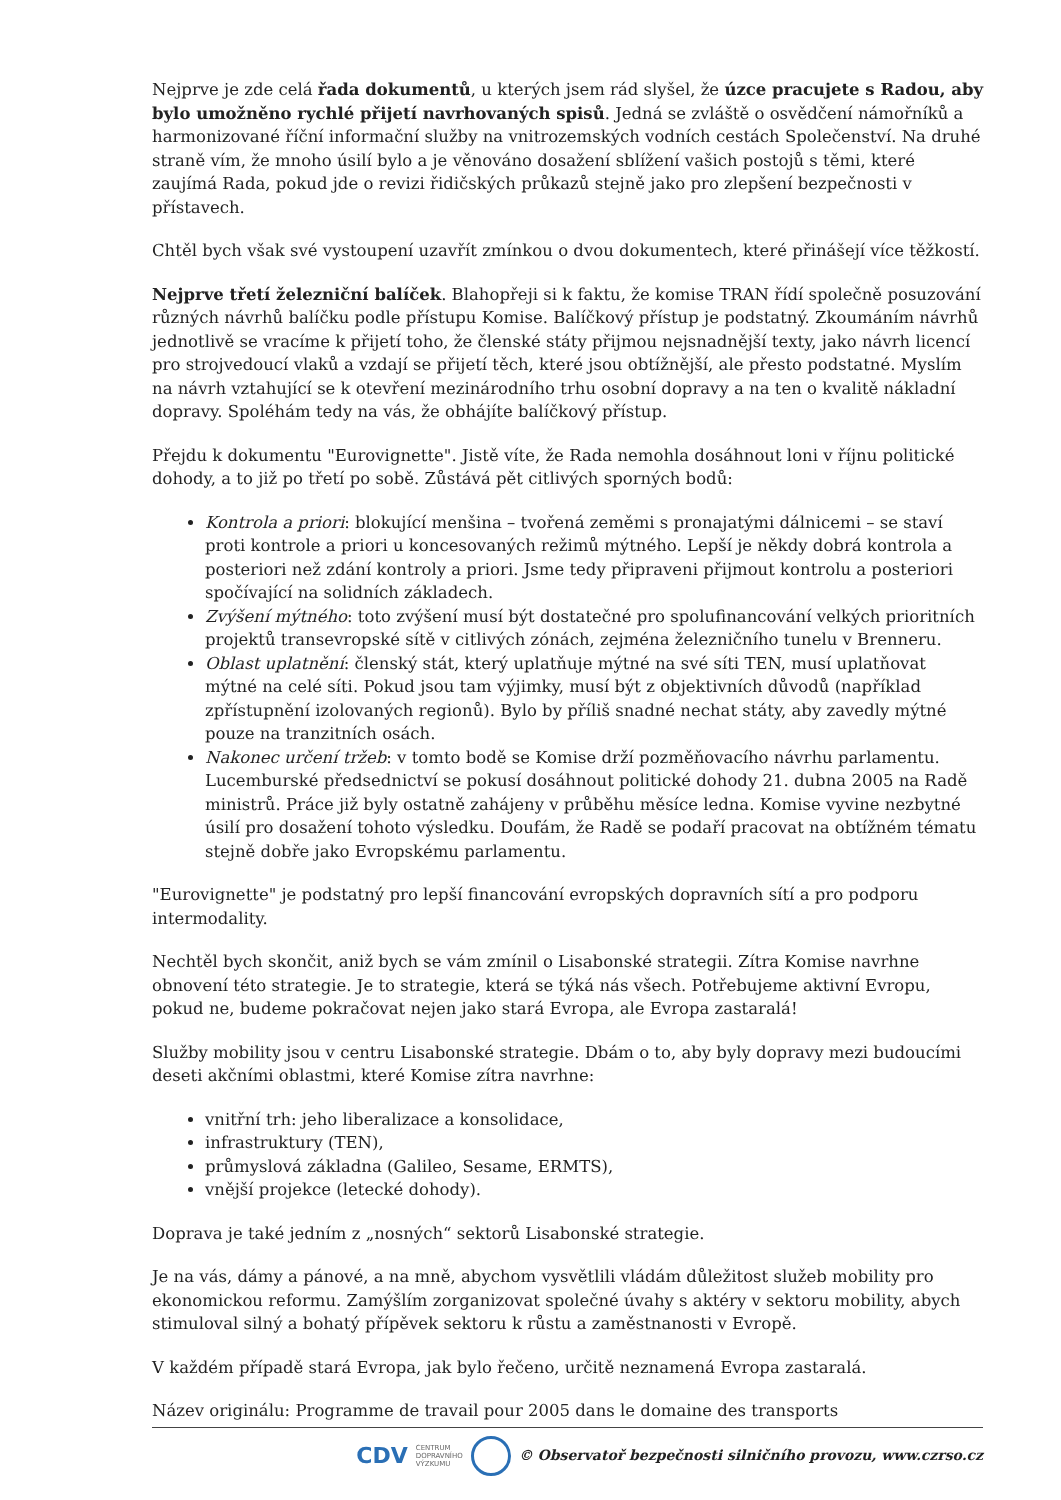Nejprve je zde celá řada dokumentů, u kterých jsem rád slyšel, že úzce pracujete s Radou, aby bylo umožněno rychlé přijetí navrhovaných spisů. Jedná se zvláště o osvědčení námořníků a harmonizované říční informační služby na vnitrozemských vodních cestách Společenství. Na druhé straně vím, že mnoho úsilí bylo a je věnováno dosažení sblížení vašich postojů s těmi, které zaujímá Rada, pokud jde o revizi řidičských průkazů stejně jako pro zlepšení bezpečnosti v přístavech.
Chtěl bych však své vystoupení uzavřít zmínkou o dvou dokumentech, které přinášejí více těžkostí.
Nejprve třetí železniční balíček. Blahopřeji si k faktu, že komise TRAN řídí společně posuzování různých návrhů balíčku podle přístupu Komise. Balíčkový přístup je podstatný. Zkoumáním návrhů jednotlivě se vracíme k přijetí toho, že členské státy přijmou nejsnadnější texty, jako návrh licencí pro strojvedoucí vlaků a vzdají se přijetí těch, které jsou obtížnější, ale přesto podstatné. Myslím na návrh vztahující se k otevření mezinárodního trhu osobní dopravy a na ten o kvalitě nákladní dopravy. Spoléhám tedy na vás, že obhájíte balíčkový přístup.
Přejdu k dokumentu "Eurovignette". Jistě víte, že Rada nemohla dosáhnout loni v říjnu politické dohody, a to již po třetí po sobě. Zůstává pět citlivých sporných bodů:
Kontrola a priori: blokující menšina – tvořená zeměmi s pronajatými dálnicemi – se staví proti kontrole a priori u koncesovaných režimů mýtného. Lepší je někdy dobrá kontrola a posteriori než zdání kontroly a priori. Jsme tedy připraveni přijmout kontrolu a posteriori spočívající na solidních základech.
Zvýšení mýtného: toto zvýšení musí být dostatečné pro spolufinancování velkých prioritních projektů transevropské sítě v citlivých zónách, zejména železničního tunelu v Brenneru.
Oblast uplatnění: členský stát, který uplatňuje mýtné na své síti TEN, musí uplatňovat mýtné na celé síti. Pokud jsou tam výjimky, musí být z objektivních důvodů (například zpřístupnění izolovaných regionů). Bylo by příliš snadné nechat státy, aby zavedly mýtné pouze na tranzitních osách.
Nakonec určení tržeb: v tomto bodě se Komise drží pozměňovacího návrhu parlamentu. Lucemburské předsednictví se pokusí dosáhnout politické dohody 21. dubna 2005 na Radě ministrů. Práce již byly ostatně zahájeny v průběhu měsíce ledna. Komise vyvine nezbytné úsilí pro dosažení tohoto výsledku. Doufám, že Radě se podaří pracovat na obtížném tématu stejně dobře jako Evropskému parlamentu.
"Eurovignette" je podstatný pro lepší financování evropských dopravních sítí a pro podporu intermodality.
Nechtěl bych skončit, aniž bych se vám zmínil o Lisabonské strategii. Zítra Komise navrhne obnovení této strategie. Je to strategie, která se týká nás všech. Potřebujeme aktivní Evropu, pokud ne, budeme pokračovat nejen jako stará Evropa, ale Evropa zastaralá!
Služby mobility jsou v centru Lisabonské strategie. Dbám o to, aby byly dopravy mezi budoucími deseti akčními oblastmi, které Komise zítra navrhne:
vnitřní trh: jeho liberalizace a konsolidace,
infrastruktury (TEN),
průmyslová základna (Galileo, Sesame, ERMTS),
vnější projekce (letecké dohody).
Doprava je také jedním z „nosných“ sektorů Lisabonské strategie.
Je na vás, dámy a pánové, a na mně, abychom vysvětlili vládám důležitost služeb mobility pro ekonomickou reformu. Zamýšlím zorganizovat společné úvahy s aktéry v sektoru mobility, abych stimuloval silný a bohatý přípěvek sektoru k růstu a zaměstnanosti v Evropě.
V každém případě stará Evropa, jak bylo řečeno, určitě neznamená Evropa zastaralá.
Název originálu: Programme de travail pour 2005 dans le domaine des transports
CDV CENTRUM
DOPRAVNÍHO
VÝZKUMU © Observatoř bezpečnosti silničního provozu, www.czrso.cz